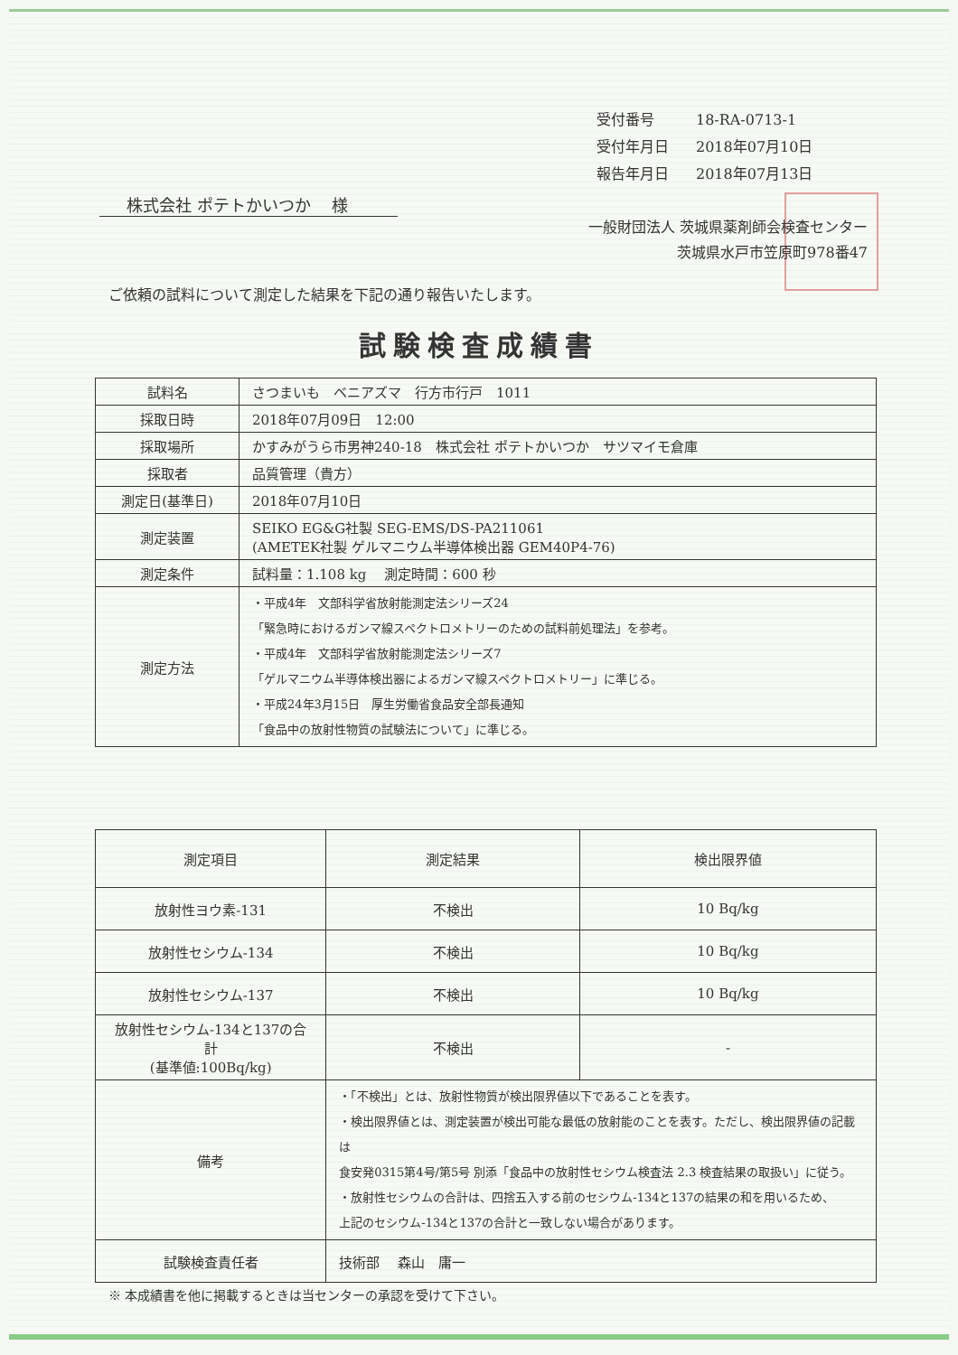受付番号 18-RA-0713-1
受付年月日 2018年07月10日
報告年月日 2018年07月13日
株式会社 ポテトかいつか　 様
一般財団法人 茨城県薬剤師会検査センター
茨城県水戸市笠原町978番47
ご依頼の試料について測定した結果を下記の通り報告いたします。
試験検査成績書
| 試料名 | さつまいも ベニアズマ 行方市行戸 1011 |
| 採取日時 | 2018年07月09日 12:00 |
| 採取場所 | かすみがうら市男神240-18 株式会社 ポテトかいつか サツマイモ倉庫 |
| 採取者 | 品質管理（貴方） |
| 測定日(基準日) | 2018年07月10日 |
| 測定装置 | SEIKO EG&G社製 SEG-EMS/DS-PA211061 (AMETEK社製 ゲルマニウム半導体検出器 GEM40P4-76) |
| 測定条件 | 試料量：1.108 kg 測定時間：600 秒 |
| 測定方法 | ・平成4年 文部科学省放射能測定法シリーズ24 「緊急時におけるガンマ線スペクトロメトリーのための試料前処理法」を参考。 ・平成4年 文部科学省放射能測定法シリーズ7 「ゲルマニウム半導体検出器によるガンマ線スペクトロメトリー」に準じる。 ・平成24年3月15日 厚生労働省食品安全部長通知 「食品中の放射性物質の試験法について」に準じる。 |
| 測定項目 | 測定結果 | 検出限界値 |
| --- | --- | --- |
| 放射性ヨウ素-131 | 不検出 | 10 Bq/kg |
| 放射性セシウム-134 | 不検出 | 10 Bq/kg |
| 放射性セシウム-137 | 不検出 | 10 Bq/kg |
| 放射性セシウム-134と137の合計 (基準値:100Bq/kg) | 不検出 | - |
| 備考 | ・「不検出」とは、放射性物質が検出限界値以下であることを表す。 ・検出限界値とは、測定装置が検出可能な最低の放射能のことを表す。ただし、検出限界値の記載は 食安発0315第4号/第5号 別添「食品中の放射性セシウム検査法 2.3 検査結果の取扱い」に従う。 ・放射性セシウムの合計は、四捨五入する前のセシウム-134と137の結果の和を用いるため、 上記のセシウム-134と137の合計と一致しない場合があります。 | |
| 試験検査責任者 | 技術部 森山 庸一 | |
※ 本成績書を他に掲載するときは当センターの承認を受けて下さい。